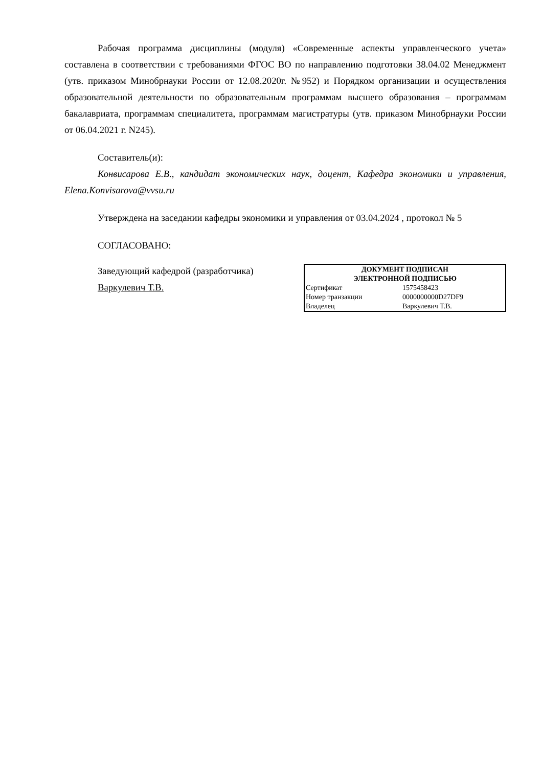Рабочая программа дисциплины (модуля) «Современные аспекты управленческого учета» составлена в соответствии с требованиями ФГОС ВО по направлению подготовки 38.04.02 Менеджмент (утв. приказом Минобрнауки России от 12.08.2020г. №952) и Порядком организации и осуществления образовательной деятельности по образовательным программам высшего образования – программам бакалавриата, программам специалитета, программам магистратуры (утв. приказом Минобрнауки России от 06.04.2021 г. N245).
Составитель(и):
Конвисарова Е.В., кандидат экономических наук, доцент, Кафедра экономики и управления, Elena.Konvisarova@vvsu.ru
Утверждена на заседании кафедры экономики и управления от 03.04.2024 , протокол № 5
СОГЛАСОВАНО:
Заведующий кафедрой (разработчика)
Варкулевич Т.В.
| ДОКУМЕНТ ПОДПИСАН ЭЛЕКТРОННОЙ ПОДПИСЬЮ | |
| --- | --- |
| Сертификат | 1575458423 |
| Номер транзакции | 0000000000D27DF9 |
| Владелец | Варкулевич Т.В. |